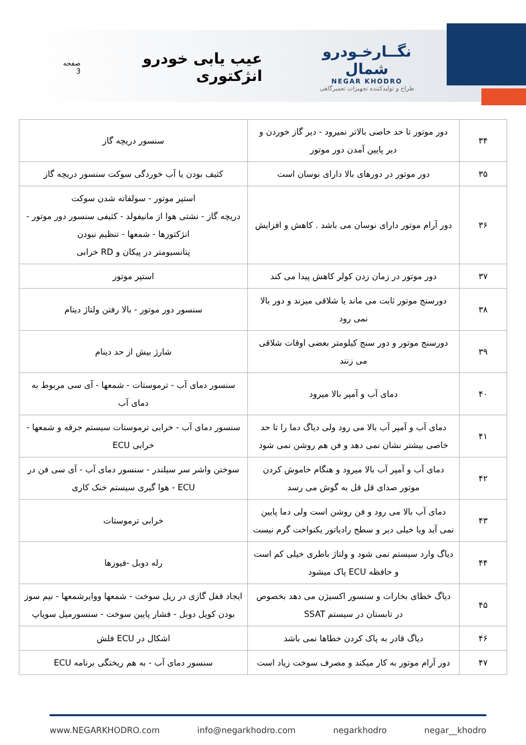نگــارخـودرو شمال
NEGAR KHODRO
طراح و تولیدکننده تجهیزات تعمیرگاهی
عیب یابی خودرو انژکتوری
صفحه 3
| ۳۴ | دور موتور تا حد خاصی بالاتر نمیرود - دیر گاز خوردن و دیر پایین آمدن دور موتور | سنسور دریچه گاز |
| ۳۵ | دور موتور در دورهای بالا دارای نوسان است | کثیف بودن یا آب خوردگی سوکت سنسور دریچه گاز |
| ۳۶ | دور آرام موتور دارای نوسان می باشد . کاهش و افزایش | استپر موتور - سولفاته شدن سوکت دریچه گاز - نشتی هوا از مانیفولد - کثیفی سنسور دور موتور - انژکتورها - شمعها - تنظیم نبودن پتانسیومتر در پیکان و RD خرابی |
| ۳۷ | دور موتور در زمان زدن کولر کاهش پیدا می کند | استپر موتور |
| ۳۸ | دورسنج موتور ثابت می ماند یا شلاقی میزند و دور بالا نمی رود | سنسور دور موتور - بالا رفتن ولتاژ دینام |
| ۳۹ | دورسنج موتور و دور سنج کیلومتر بعضی اوقات شلاقی می زنند | شارژ بیش از حد دینام |
| ۴۰ | دمای آب و آمپر بالا میرود | سنسور دمای آب - ترموستات - شمعها - آی سی مربوط به دمای آب |
| ۴۱ | دمای آب و آمپر آب بالا می رود ولی دیاگ دما را تا حد خاصی بیشتر نشان نمی دهد و فن هم روشن نمی شود | سنسور دمای آب - خرابی ترموستات سیستم جرقه و شمعها - خرابی ECU |
| ۴۲ | دمای آب و آمپر آب بالا میرود و هنگام خاموش کردن موتور صدای قل قل به گوش می رسد | سوختن واشر سر سیلندر - سنسور دمای آب - آی سی فن در ECU - هوا گیری سیستم خنک کاری |
| ۴۳ | دمای آب بالا می رود و فن روشن است ولی دما پایین نمی آید ویا خیلی دیر و سطح رادیاتور یکنواخت گرم نیست | خرابی ترموستات |
| ۴۴ | دیاگ وارد سیستم نمی شود و ولتاژ باطری خیلی کم است و حافظه ECU پاک میشود | رله دوبل -فیوزها |
| ۴۵ | دیاگ خطای بخارات و سنسور اکسیژن می دهد بخصوص در تابستان در سیستم SSAT | ایجاد قفل گازی در ریل سوخت - شمعها ووایرشمعها - نیم سوز بودن کویل دوبل - فشار پایین سوخت - سنسورمیل سوپاپ |
| ۴۶ | دیاگ قادر به پاک کردن خطاها نمی باشد | اشکال در ECU فلش |
| ۴۷ | دور آرام موتور به کار میکند و مصرف سوخت زیاد است | سنسور دمای آب - به هم ریختگی برنامه ECU |
www.NEGARKHODRO.com info@negarkhodro.com negarkhodro negar__khodro